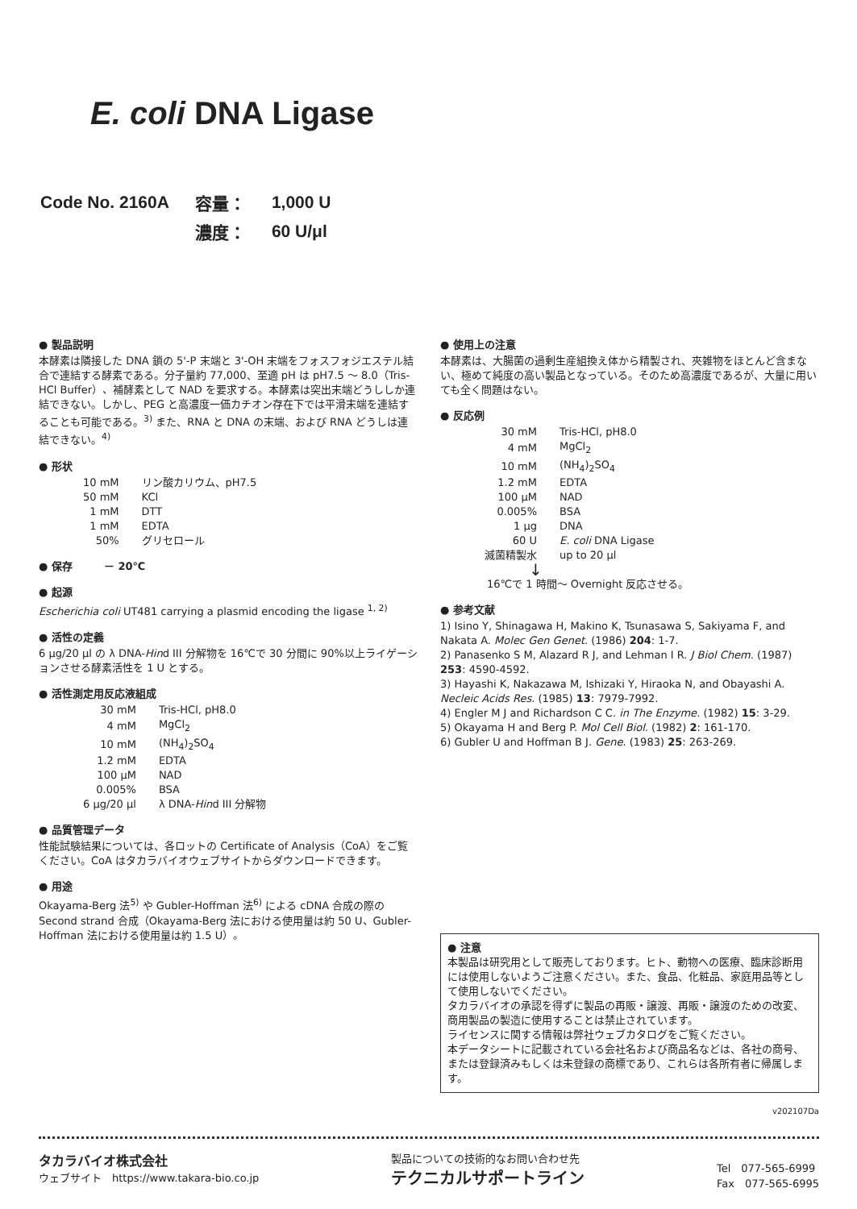E. coli DNA Ligase
| Code No. 2160A | 容量： | 1,000 U |
| | 濃度： | 60 U/μl |
● 製品説明
本酵素は隣接した DNA 鎖の 5'-P 末端と 3'-OH 末端をフォスフォジエステル結合で連結する酵素である。分子量約 77,000、至適 pH は pH7.5 〜 8.0（Tris-HCl Buffer）、補酵素として NAD を要求する。本酵素は突出末端どうししか連結できない。しかし、PEG と高濃度一価カチオン存在下では平滑末端を連結することも可能である。<sup>3)</sup> また、RNA と DNA の末端、および RNA どうしは連結できない。<sup>4)</sup>
● 形状
| 10 mM | リン酸カリウム、pH7.5 |
| 50 mM | KCl |
| 1 mM | DTT |
| 1 mM | EDTA |
| 50% | グリセロール |
● 保存　　　－ 20℃
● 起源
Escherichia coli UT481 carrying a plasmid encoding the ligase <sup>1, 2)</sup>
● 活性の定義
6 μg/20 μl の λ DNA-Hind III 分解物を 16℃で 30 分間に 90%以上ライゲーションさせる酵素活性を 1 U とする。
● 活性測定用反応液組成
| 30 mM | Tris-HCl, pH8.0 |
| 4 mM | MgCl<sub>2</sub> |
| 10 mM | (NH<sub>4</sub>)<sub>2</sub>SO<sub>4</sub> |
| 1.2 mM | EDTA |
| 100 μM | NAD |
| 0.005% | BSA |
| 6 μg/20 μl | λ DNA- Hin d III 分解物 |
● 品質管理データ
性能試験結果については、各ロットの Certificate of Analysis（CoA）をご覧ください。CoA はタカラバイオウェブサイトからダウンロードできます。
● 用途
Okayama-Berg 法<sup>5)</sup> や Gubler-Hoffman 法<sup>6)</sup> による cDNA 合成の際の Second strand 合成（Okayama-Berg 法における使用量は約 50 U、Gubler-Hoffman 法における使用量は約 1.5 U）。
● 使用上の注意
本酵素は、大腸菌の過剰生産組換え体から精製され、夾雑物をほとんど含まない、極めて純度の高い製品となっている。そのため高濃度であるが、大量に用いても全く問題はない。
● 反応例
| 30 mM | Tris-HCl, pH8.0 |
| 4 mM | MgCl<sub>2</sub> |
| 10 mM | (NH<sub>4</sub>)<sub>2</sub>SO<sub>4</sub> |
| 1.2 mM | EDTA |
| 100 μM | NAD |
| 0.005% | BSA |
| 1 μg | DNA |
| 60 U | E. coli DNA Ligase |
| 滅菌精製水 | up to 20 μl |
↓
16℃で 1 時間〜 Overnight 反応させる。
● 参考文献
1) Isino Y, Shinagawa H, Makino K, Tsunasawa S, Sakiyama F, and Nakata A. Molec Gen Genet. (1986) 204: 1-7.
2) Panasenko S M, Alazard R J, and Lehman I R. J Biol Chem. (1987) 253: 4590-4592.
3) Hayashi K, Nakazawa M, Ishizaki Y, Hiraoka N, and Obayashi A. Necleic Acids Res. (1985) 13: 7979-7992.
4) Engler M J and Richardson C C. in The Enzyme. (1982) 15: 3-29.
5) Okayama H and Berg P. Mol Cell Biol. (1982) 2: 161-170.
6) Gubler U and Hoffman B J. Gene. (1983) 25: 263-269.
● 注意
本製品は研究用として販売しております。ヒト、動物への医療、臨床診断用には使用しないようご注意ください。また、食品、化粧品、家庭用品等として使用しないでください。
タカラバイオの承認を得ずに製品の再販・譲渡、再販・譲渡のための改変、商用製品の製造に使用することは禁止されています。
ライセンスに関する情報は弊社ウェブカタログをご覧ください。
本データシートに記載されている会社名および商品名などは、各社の商号、または登録済みもしくは未登録の商標であり、これらは各所有者に帰属します。
v202107Da
タカラバイオ株式会社
ウェブサイト　https://www.takara-bio.co.jp
製品についての技術的なお問い合わせ先
テクニカルサポートライン
Tel　077-565-6999
Fax　077-565-6995